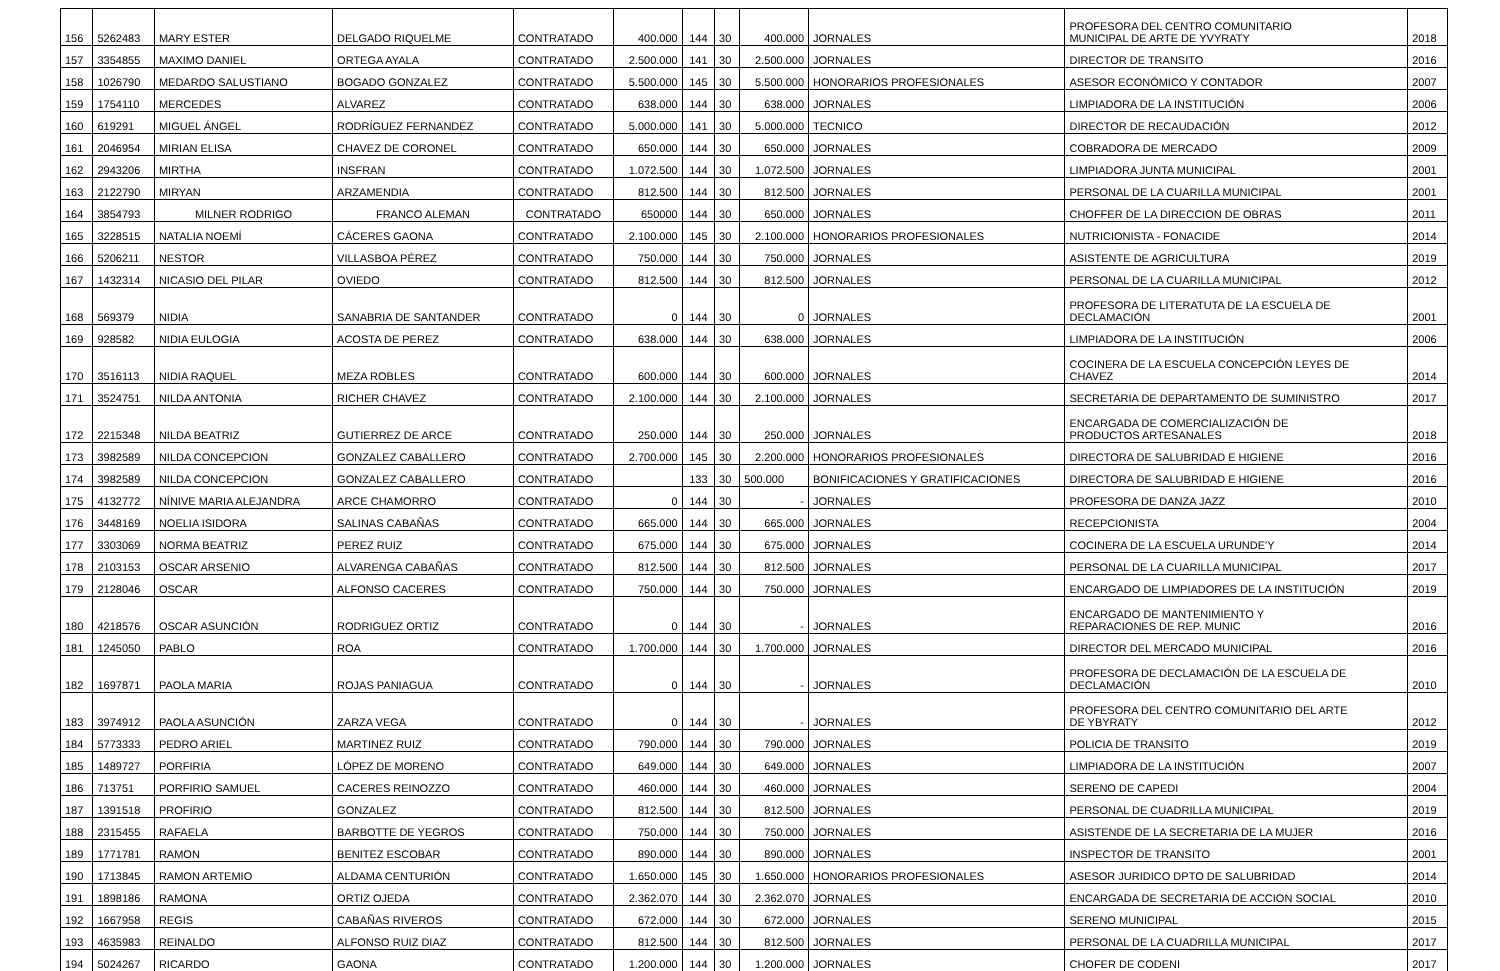| 156 | 5262483 | MARY ESTER | DELGADO RIQUELME | CONTRATADO | 400.000 | 144 | 30 | 400.000 | JORNALES | PROFESORA DEL CENTRO COMUNITARIO MUNICIPAL DE ARTE DE YVYRATY | 2018 |
| 157 | 3354855 | MAXIMO DANIEL | ORTEGA AYALA | CONTRATADO | 2.500.000 | 141 | 30 | 2.500.000 | JORNALES | DIRECTOR DE TRANSITO | 2016 |
| 158 | 1026790 | MEDARDO SALUSTIANO | BOGADO GONZALEZ | CONTRATADO | 5.500.000 | 145 | 30 | 5.500.000 | HONORARIOS PROFESIONALES | ASESOR ECONÓMICO Y CONTADOR | 2007 |
| 159 | 1754110 | MERCEDES | ALVAREZ | CONTRATADO | 638.000 | 144 | 30 | 638.000 | JORNALES | LIMPIADORA DE LA INSTITUCIÓN | 2006 |
| 160 | 619291 | MIGUEL ÁNGEL | RODRÍGUEZ FERNANDEZ | CONTRATADO | 5.000.000 | 141 | 30 | 5.000.000 | TECNICO | DIRECTOR DE RECAUDACIÓN | 2012 |
| 161 | 2046954 | MIRIAN ELISA | CHAVEZ DE CORONEL | CONTRATADO | 650.000 | 144 | 30 | 650.000 | JORNALES | COBRADORA DE MERCADO | 2009 |
| 162 | 2943206 | MIRTHA | INSFRAN | CONTRATADO | 1.072.500 | 144 | 30 | 1.072.500 | JORNALES | LIMPIADORA JUNTA MUNICIPAL | 2001 |
| 163 | 2122790 | MIRYAN | ARZAMENDIA | CONTRATADO | 812.500 | 144 | 30 | 812.500 | JORNALES | PERSONAL DE LA CUARILLA MUNICIPAL | 2001 |
| 164 | 3854793 | MILNER RODRIGO | FRANCO ALEMAN | CONTRATADO | 650000 | 144 | 30 | 650.000 | JORNALES | CHOFFER DE LA DIRECCION DE OBRAS | 2011 |
| 165 | 3228515 | NATALIA NOEMÍ | CÁCERES GAONA | CONTRATADO | 2.100.000 | 145 | 30 | 2.100.000 | HONORARIOS PROFESIONALES | NUTRICIONISTA - FONACIDE | 2014 |
| 166 | 5206211 | NESTOR | VILLASBOA PÉREZ | CONTRATADO | 750.000 | 144 | 30 | 750.000 | JORNALES | ASISTENTE DE AGRICULTURA | 2019 |
| 167 | 1432314 | NICASIO DEL PILAR | OVIEDO | CONTRATADO | 812.500 | 144 | 30 | 812.500 | JORNALES | PERSONAL DE LA CUARILLA MUNICIPAL | 2012 |
| 168 | 569379 | NIDIA | SANABRIA DE SANTANDER | CONTRATADO | 0 | 144 | 30 | 0 | JORNALES | PROFESORA DE LITERATUTA DE LA ESCUELA DE DECLAMACIÓN | 2001 |
| 169 | 928582 | NIDIA EULOGIA | ACOSTA DE PEREZ | CONTRATADO | 638.000 | 144 | 30 | 638.000 | JORNALES | LIMPIADORA DE LA INSTITUCIÓN | 2006 |
| 170 | 3516113 | NIDIA RAQUEL | MEZA ROBLES | CONTRATADO | 600.000 | 144 | 30 | 600.000 | JORNALES | COCINERA DE LA ESCUELA CONCEPCIÓN LEYES DE CHAVEZ | 2014 |
| 171 | 3524751 | NILDA ANTONIA | RICHER CHAVEZ | CONTRATADO | 2.100.000 | 144 | 30 | 2.100.000 | JORNALES | SECRETARIA DE DEPARTAMENTO DE SUMINISTRO | 2017 |
| 172 | 2215348 | NILDA BEATRIZ | GUTIERREZ DE ARCE | CONTRATADO | 250.000 | 144 | 30 | 250.000 | JORNALES | ENCARGADA DE COMERCIALIZACIÓN DE PRODUCTOS ARTESANALES | 2018 |
| 173 | 3982589 | NILDA CONCEPCION | GONZALEZ CABALLERO | CONTRATADO | 2.700.000 | 145 | 30 | 2.200.000 | HONORARIOS PROFESIONALES | DIRECTORA DE SALUBRIDAD E HIGIENE | 2016 |
| 174 | 3982589 | NILDA CONCEPCION | GONZALEZ CABALLERO | CONTRATADO | | 133 | 30 | 500.000 | BONIFICACIONES Y GRATIFICACIONES | DIRECTORA DE SALUBRIDAD E HIGIENE | 2016 |
| 175 | 4132772 | NÍNIVE MARIA ALEJANDRA | ARCE CHAMORRO | CONTRATADO | 0 | 144 | 30 | - | JORNALES | PROFESORA DE DANZA JAZZ | 2010 |
| 176 | 3448169 | NOELIA ISIDORA | SALINAS CABAÑAS | CONTRATADO | 665.000 | 144 | 30 | 665.000 | JORNALES | RECEPCIONISTA | 2004 |
| 177 | 3303069 | NORMA BEATRIZ | PEREZ RUIZ | CONTRATADO | 675.000 | 144 | 30 | 675.000 | JORNALES | COCINERA DE LA ESCUELA URUNDE'Y | 2014 |
| 178 | 2103153 | OSCAR ARSENIO | ALVARENGA CABAÑAS | CONTRATADO | 812.500 | 144 | 30 | 812.500 | JORNALES | PERSONAL DE LA CUARILLA MUNICIPAL | 2017 |
| 179 | 2128046 | OSCAR | ALFONSO CACERES | CONTRATADO | 750.000 | 144 | 30 | 750.000 | JORNALES | ENCARGADO DE LIMPIADORES DE LA INSTITUCIÓN | 2019 |
| 180 | 4218576 | OSCAR ASUNCIÓN | RODRIGUEZ ORTIZ | CONTRATADO | 0 | 144 | 30 | - | JORNALES | ENCARGADO DE MANTENIMIENTO Y REPARACIONES DE REP. MUNIC | 2016 |
| 181 | 1245050 | PABLO | ROA | CONTRATADO | 1.700.000 | 144 | 30 | 1.700.000 | JORNALES | DIRECTOR DEL MERCADO MUNICIPAL | 2016 |
| 182 | 1697871 | PAOLA MARIA | ROJAS PANIAGUA | CONTRATADO | 0 | 144 | 30 | - | JORNALES | PROFESORA DE DECLAMACIÓN DE LA ESCUELA DE DECLAMACIÓN | 2010 |
| 183 | 3974912 | PAOLA ASUNCIÓN | ZARZA VEGA | CONTRATADO | 0 | 144 | 30 | - | JORNALES | PROFESORA DEL CENTRO COMUNITARIO DEL ARTE DE YBYRATY | 2012 |
| 184 | 5773333 | PEDRO ARIEL | MARTINEZ RUIZ | CONTRATADO | 790.000 | 144 | 30 | 790.000 | JORNALES | POLICIA DE TRANSITO | 2019 |
| 185 | 1489727 | PORFIRIA | LÓPEZ DE MORENO | CONTRATADO | 649.000 | 144 | 30 | 649.000 | JORNALES | LIMPIADORA DE LA INSTITUCIÓN | 2007 |
| 186 | 713751 | PORFIRIO SAMUEL | CACERES REINOZZO | CONTRATADO | 460.000 | 144 | 30 | 460.000 | JORNALES | SERENO DE CAPEDI | 2004 |
| 187 | 1391518 | PROFIRIO | GONZALEZ | CONTRATADO | 812.500 | 144 | 30 | 812.500 | JORNALES | PERSONAL DE CUADRILLA MUNICIPAL | 2019 |
| 188 | 2315455 | RAFAELA | BARBOTTE DE YEGROS | CONTRATADO | 750.000 | 144 | 30 | 750.000 | JORNALES | ASISTENDE DE LA SECRETARIA DE LA MUJER | 2016 |
| 189 | 1771781 | RAMON | BENITEZ ESCOBAR | CONTRATADO | 890.000 | 144 | 30 | 890.000 | JORNALES | INSPECTOR DE TRANSITO | 2001 |
| 190 | 1713845 | RAMON ARTEMIO | ALDAMA CENTURIÓN | CONTRATADO | 1.650.000 | 145 | 30 | 1.650.000 | HONORARIOS PROFESIONALES | ASESOR JURIDICO DPTO DE SALUBRIDAD | 2014 |
| 191 | 1898186 | RAMONA | ORTIZ OJEDA | CONTRATADO | 2.362.070 | 144 | 30 | 2.362.070 | JORNALES | ENCARGADA DE SECRETARIA DE ACCION SOCIAL | 2010 |
| 192 | 1667958 | REGIS | CABAÑAS RIVEROS | CONTRATADO | 672.000 | 144 | 30 | 672.000 | JORNALES | SERENO MUNICIPAL | 2015 |
| 193 | 4635983 | REINALDO | ALFONSO RUIZ DIAZ | CONTRATADO | 812.500 | 144 | 30 | 812.500 | JORNALES | PERSONAL DE LA CUADRILLA MUNICIPAL | 2017 |
| 194 | 5024267 | RICARDO | GAONA | CONTRATADO | 1.200.000 | 144 | 30 | 1.200.000 | JORNALES | CHOFER DE CODENI | 2017 |